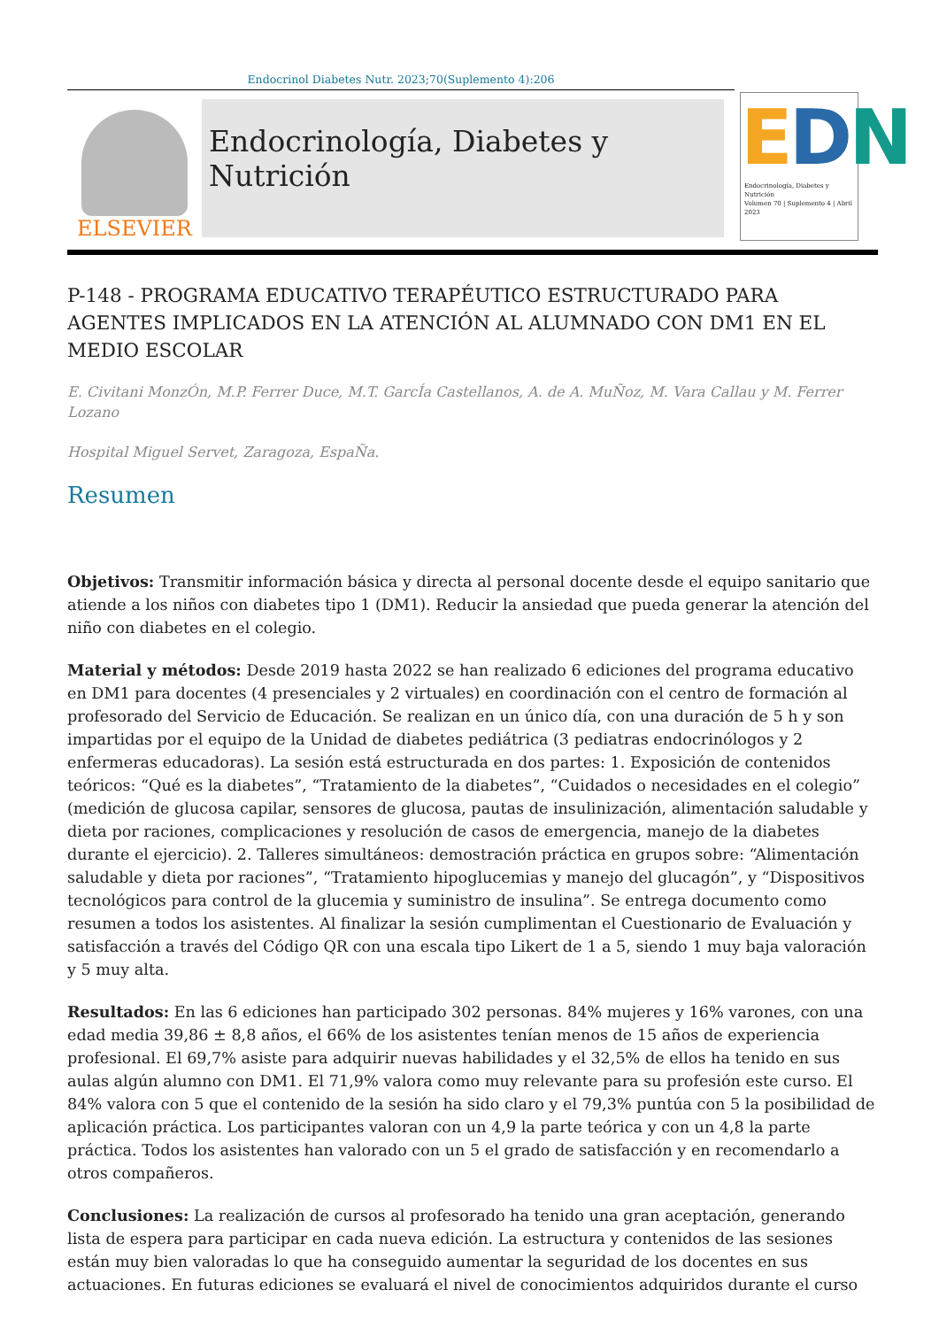Endocrinol Diabetes Nutr. 2023;70(Suplemento 4):206
ELSEVIER
Endocrinología, Diabetes y Nutrición
EDN
Endocrinología, Diabetes y Nutrición
Volumen 70 | Suplemento 4 | Abril 2023
P-148 - PROGRAMA EDUCATIVO TERAPÉUTICO ESTRUCTURADO PARA AGENTES IMPLICADOS EN LA ATENCIÓN AL ALUMNADO CON DM1 EN EL MEDIO ESCOLAR
E. Civitani MonzÓn, M.P. Ferrer Duce, M.T. GarcÍa Castellanos, A. de A. MuÑoz, M. Vara Callau y M. Ferrer Lozano
Hospital Miguel Servet, Zaragoza, EspaÑa.
Resumen
Objetivos: Transmitir información básica y directa al personal docente desde el equipo sanitario que atiende a los niños con diabetes tipo 1 (DM1). Reducir la ansiedad que pueda generar la atención del niño con diabetes en el colegio.
Material y métodos: Desde 2019 hasta 2022 se han realizado 6 ediciones del programa educativo en DM1 para docentes (4 presenciales y 2 virtuales) en coordinación con el centro de formación al profesorado del Servicio de Educación. Se realizan en un único día, con una duración de 5 h y son impartidas por el equipo de la Unidad de diabetes pediátrica (3 pediatras endocrinólogos y 2 enfermeras educadoras). La sesión está estructurada en dos partes: 1. Exposición de contenidos teóricos: “Qué es la diabetes”, “Tratamiento de la diabetes”, “Cuidados o necesidades en el colegio” (medición de glucosa capilar, sensores de glucosa, pautas de insulinización, alimentación saludable y dieta por raciones, complicaciones y resolución de casos de emergencia, manejo de la diabetes durante el ejercicio). 2. Talleres simultáneos: demostración práctica en grupos sobre: “Alimentación saludable y dieta por raciones”, “Tratamiento hipoglucemias y manejo del glucagón”, y “Dispositivos tecnológicos para control de la glucemia y suministro de insulina”. Se entrega documento como resumen a todos los asistentes. Al finalizar la sesión cumplimentan el Cuestionario de Evaluación y satisfacción a través del Código QR con una escala tipo Likert de 1 a 5, siendo 1 muy baja valoración y 5 muy alta.
Resultados: En las 6 ediciones han participado 302 personas. 84% mujeres y 16% varones, con una edad media 39,86 ± 8,8 años, el 66% de los asistentes tenían menos de 15 años de experiencia profesional. El 69,7% asiste para adquirir nuevas habilidades y el 32,5% de ellos ha tenido en sus aulas algún alumno con DM1. El 71,9% valora como muy relevante para su profesión este curso. El 84% valora con 5 que el contenido de la sesión ha sido claro y el 79,3% puntúa con 5 la posibilidad de aplicación práctica. Los participantes valoran con un 4,9 la parte teórica y con un 4,8 la parte práctica. Todos los asistentes han valorado con un 5 el grado de satisfacción y en recomendarlo a otros compañeros.
Conclusiones: La realización de cursos al profesorado ha tenido una gran aceptación, generando lista de espera para participar en cada nueva edición. La estructura y contenidos de las sesiones están muy bien valoradas lo que ha conseguido aumentar la seguridad de los docentes en sus actuaciones. En futuras ediciones se evaluará el nivel de conocimientos adquiridos durante el curso